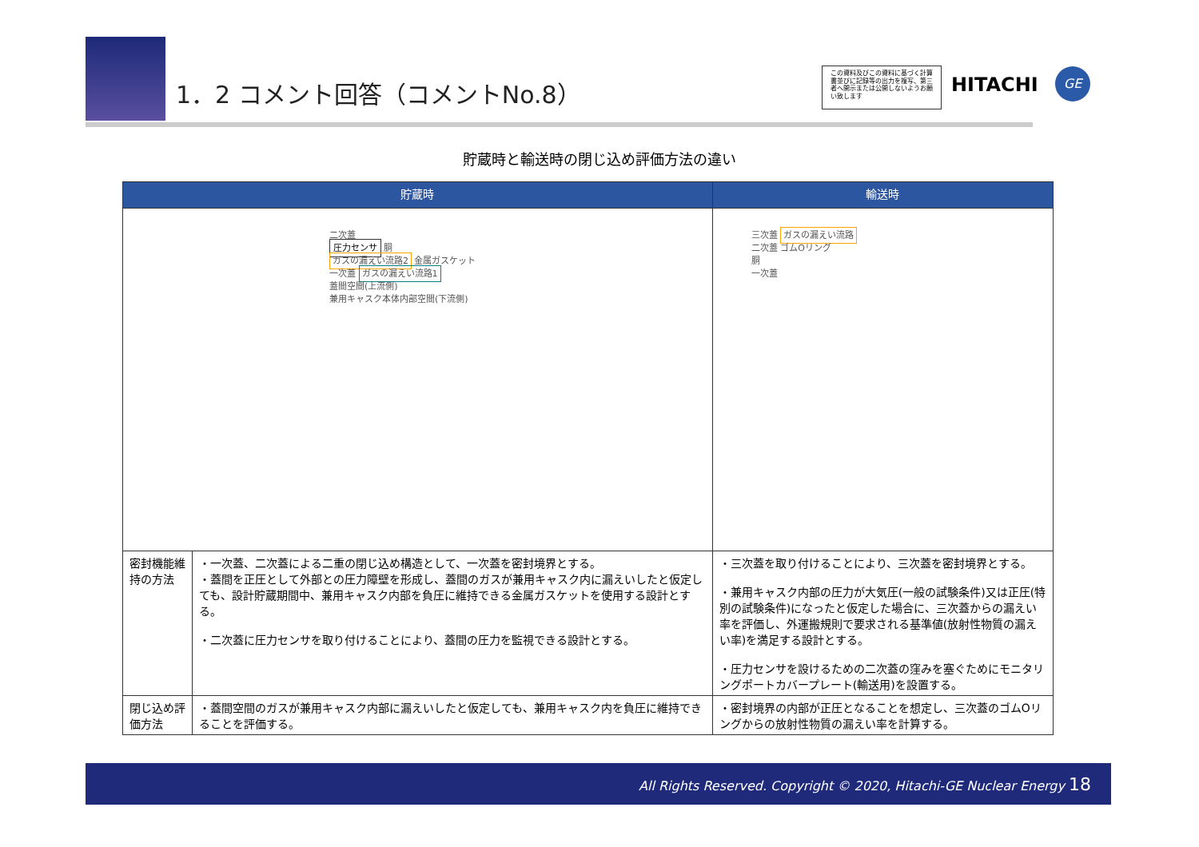1．2 コメント回答（コメントNo.8）
この資料及びこの資料に基づく計算書並びに記録等の出力を複写、第三者へ開示または公開しないようお願い致します
HITACHI GE
貯蔵時と輸送時の閉じ込め評価方法の違い
| 貯蔵時 | | 輸送時 |
| --- | --- | --- |
| 二次蓋 圧力センサ 胴 ガスの漏えい流路2 金属ガスケット 一次蓋 ガスの漏えい流路1 蓋間空間(上流側) 兼用キャスク本体内部空間(下流側) | | 三次蓋 ガスの漏えい流路 二次蓋 ゴムOリング 胴 一次蓋 |
| 密封機能維持の方法 | ・一次蓋、二次蓋による二重の閉じ込め構造として、一次蓋を密封境界とする。 ・蓋間を正圧として外部との圧力障壁を形成し、蓋間のガスが兼用キャスク内に漏えいしたと仮定しても、設計貯蔵期間中、兼用キャスク内部を負圧に維持できる金属ガスケットを使用する設計とする。 ・二次蓋に圧力センサを取り付けることにより、蓋間の圧力を監視できる設計とする。 | ・三次蓋を取り付けることにより、三次蓋を密封境界とする。 ・兼用キャスク内部の圧力が大気圧(一般の試験条件)又は正圧(特別の試験条件)になったと仮定した場合に、三次蓋からの漏えい率を評価し、外運搬規則で要求される基準値(放射性物質の漏えい率)を満足する設計とする。 ・圧力センサを設けるための二次蓋の窪みを塞ぐためにモニタリングポートカバープレート(輸送用)を設置する。 |
| 閉じ込め評価方法 | ・蓋間空間のガスが兼用キャスク内部に漏えいしたと仮定しても、兼用キャスク内を負圧に維持できることを評価する。 | ・密封境界の内部が正圧となることを想定し、三次蓋のゴムOリングからの放射性物質の漏えい率を計算する。 |
All Rights Reserved. Copyright © 2020, Hitachi-GE Nuclear Energy 18